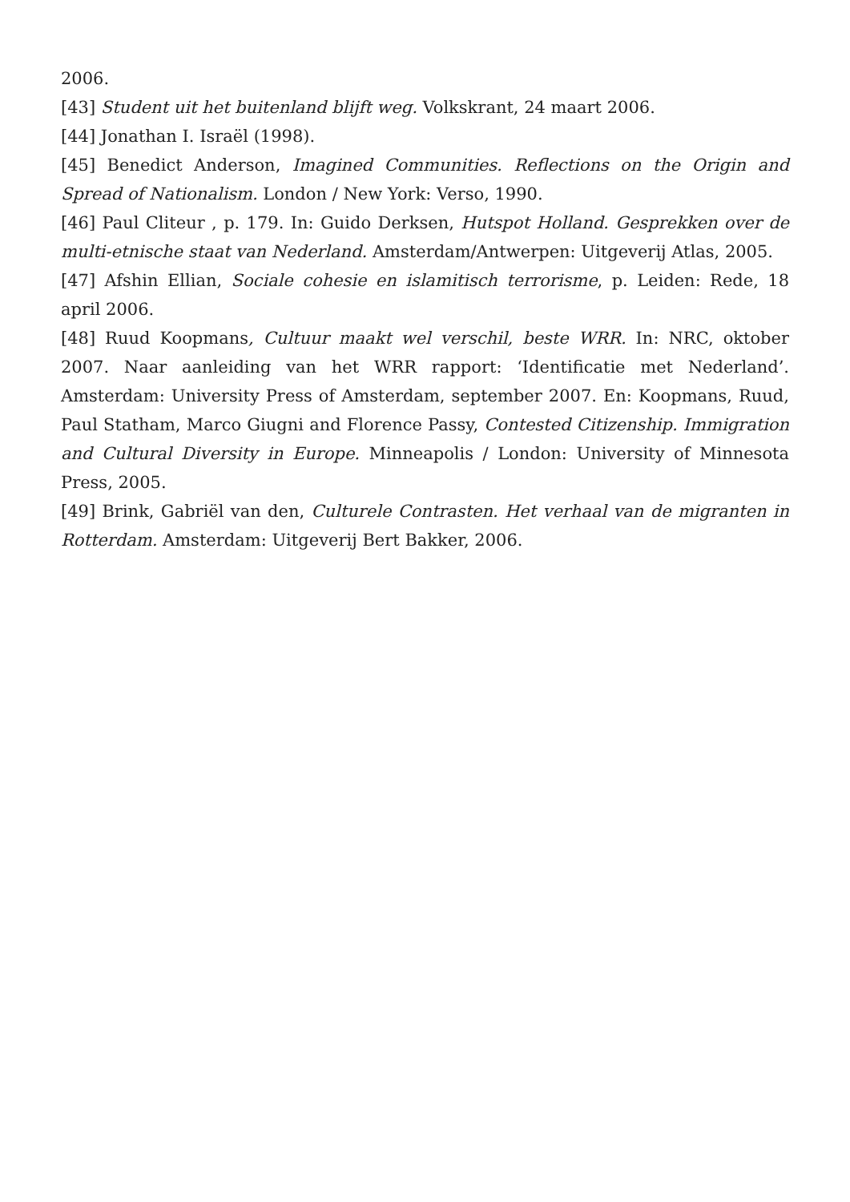2006.
[43] Student uit het buitenland blijft weg. Volkskrant, 24 maart 2006.
[44] Jonathan I. Israël (1998).
[45] Benedict Anderson, Imagined Communities. Reflections on the Origin and Spread of Nationalism. London / New York: Verso, 1990.
[46] Paul Cliteur , p. 179. In: Guido Derksen, Hutspot Holland. Gesprekken over de multi-etnische staat van Nederland. Amsterdam/Antwerpen: Uitgeverij Atlas, 2005.
[47] Afshin Ellian, Sociale cohesie en islamitisch terrorisme, p. Leiden: Rede, 18 april 2006.
[48] Ruud Koopmans, Cultuur maakt wel verschil, beste WRR. In: NRC, oktober 2007. Naar aanleiding van het WRR rapport: ‘Identificatie met Nederland’. Amsterdam: University Press of Amsterdam, september 2007. En: Koopmans, Ruud, Paul Statham, Marco Giugni and Florence Passy, Contested Citizenship. Immigration and Cultural Diversity in Europe. Minneapolis / London: University of Minnesota Press, 2005.
[49] Brink, Gabriël van den, Culturele Contrasten. Het verhaal van de migranten in Rotterdam. Amsterdam: Uitgeverij Bert Bakker, 2006.